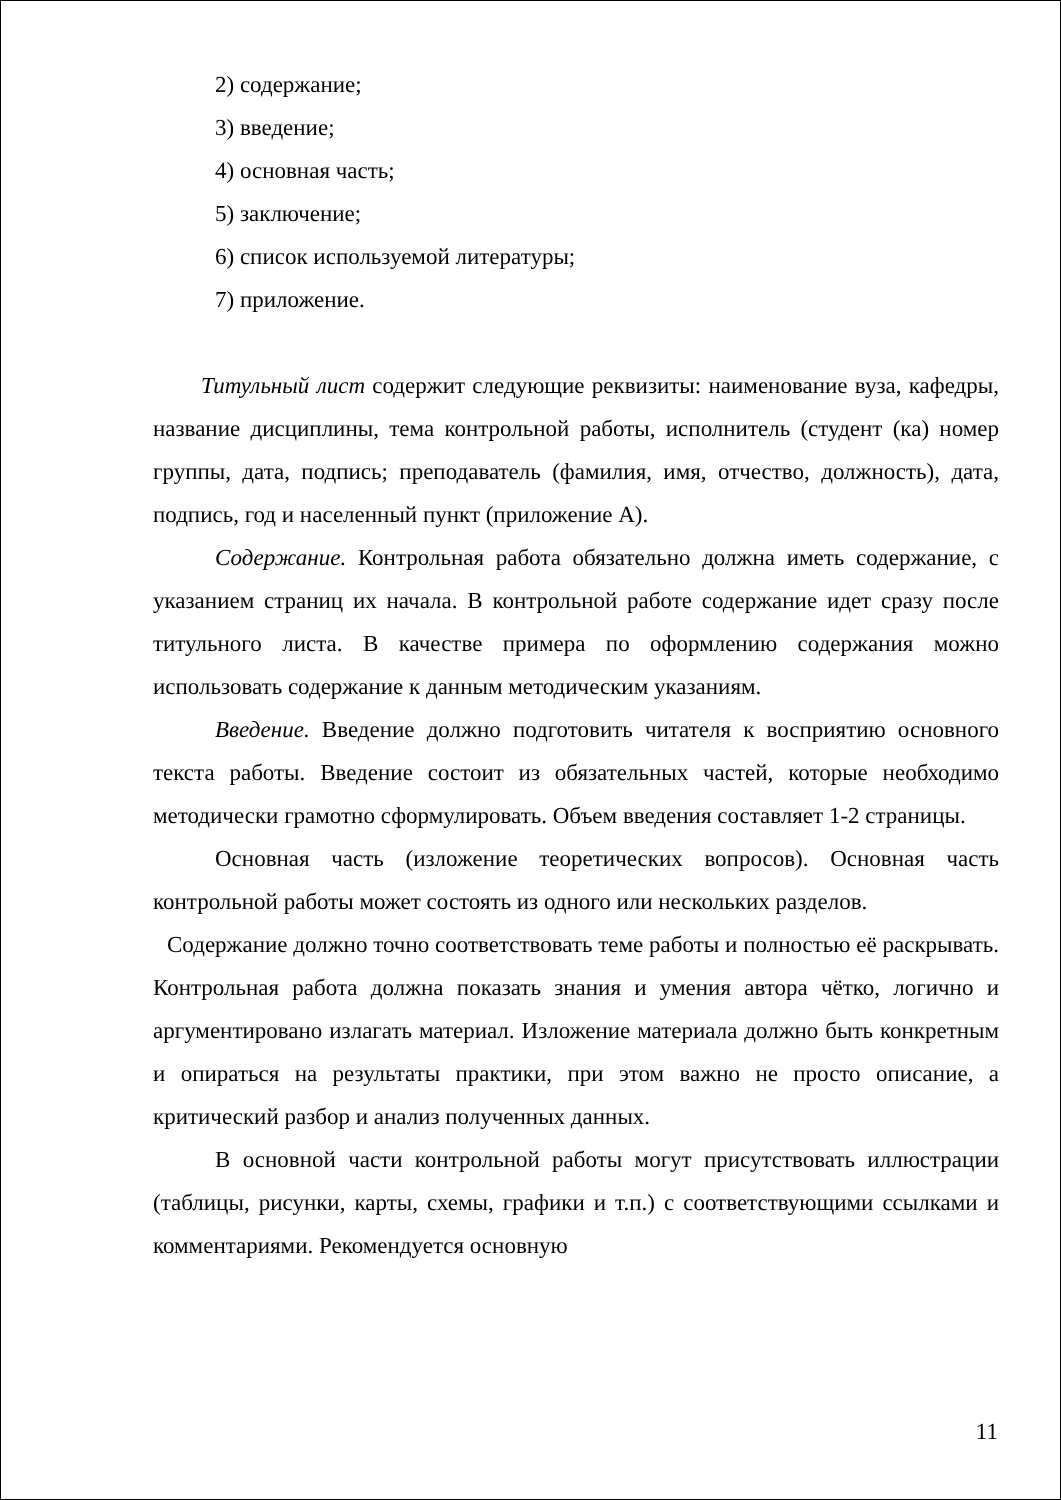2) содержание;
3) введение;
4) основная часть;
5) заключение;
6) список используемой литературы;
7) приложение.
Титульный лист содержит следующие реквизиты: наименование вуза, кафедры, название дисциплины, тема контрольной работы, исполнитель (студент (ка) номер группы, дата, подпись; преподаватель (фамилия, имя, отчество, должность), дата, подпись, год и населенный пункт (приложение А).
Содержание. Контрольная работа обязательно должна иметь содержание, с указанием страниц их начала. В контрольной работе содержание идет сразу после титульного листа. В качестве примера по оформлению содержания можно использовать содержание к данным методическим указаниям.
Введение. Введение должно подготовить читателя к восприятию основного текста работы. Введение состоит из обязательных частей, которые необходимо методически грамотно сформулировать. Объем введения составляет 1-2 страницы.
Основная часть (изложение теоретических вопросов). Основная часть контрольной работы может состоять из одного или нескольких разделов.
Содержание должно точно соответствовать теме работы и полностью её раскрывать. Контрольная работа должна показать знания и умения автора чётко, логично и аргументировано излагать материал. Изложение материала должно быть конкретным и опираться на результаты практики, при этом важно не просто описание, а критический разбор и анализ полученных данных.
В основной части контрольной работы могут присутствовать иллюстрации (таблицы, рисунки, карты, схемы, графики и т.п.) с соответствующими ссылками и комментариями. Рекомендуется основную
11